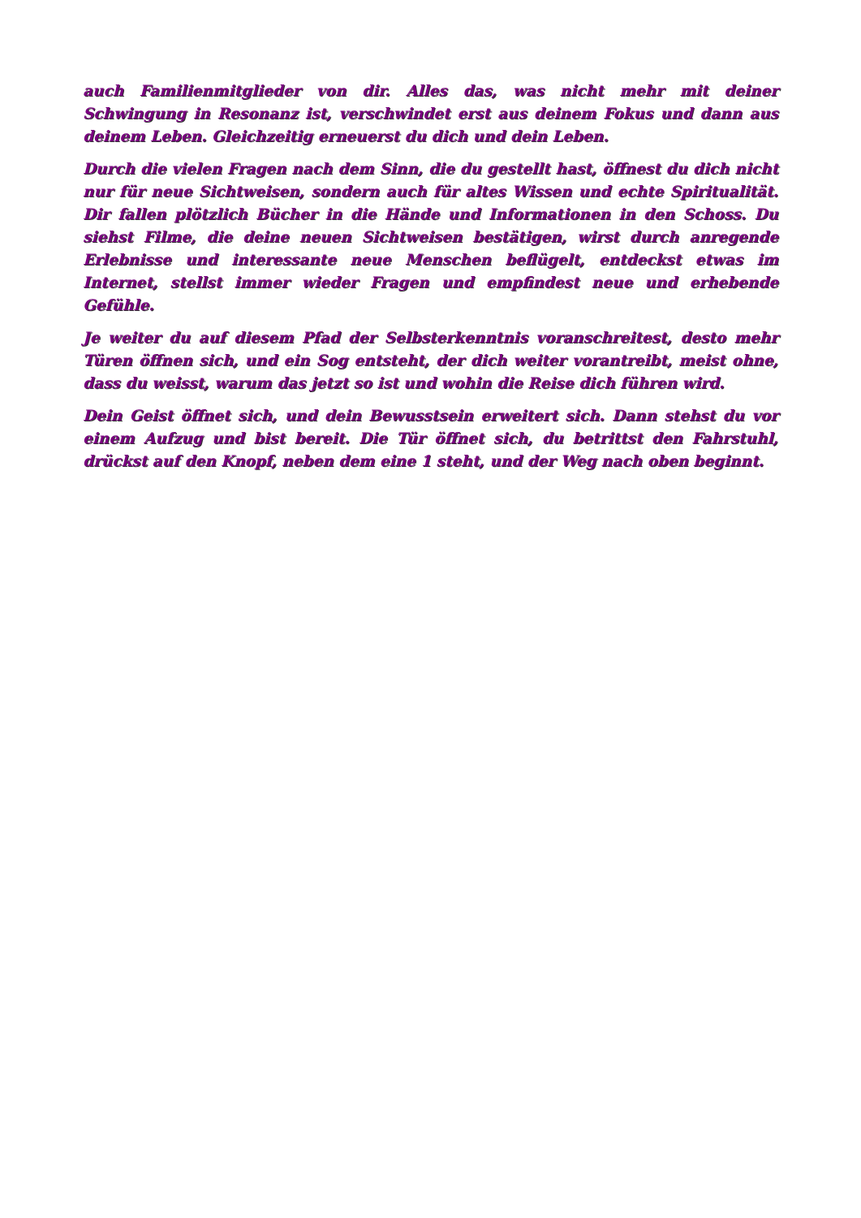auch Familienmitglieder von dir. Alles das, was nicht mehr mit deiner Schwingung in Resonanz ist, verschwindet erst aus deinem Fokus und dann aus deinem Leben. Gleichzeitig erneuerst du dich und dein Leben.
Durch die vielen Fragen nach dem Sinn, die du gestellt hast, öffnest du dich nicht nur für neue Sichtweisen, sondern auch für altes Wissen und echte Spiritualität. Dir fallen plötzlich Bücher in die Hände und Informationen in den Schoss. Du siehst Filme, die deine neuen Sichtweisen bestätigen, wirst durch anregende Erlebnisse und interessante neue Menschen beflügelt, entdeckst etwas im Internet, stellst immer wieder Fragen und empfindest neue und erhebende Gefühle.
Je weiter du auf diesem Pfad der Selbsterkenntnis voranschreitest, desto mehr Türen öffnen sich, und ein Sog entsteht, der dich weiter vorantreibt, meist ohne, dass du weisst, warum das jetzt so ist und wohin die Reise dich führen wird.
Dein Geist öffnet sich, und dein Bewusstsein erweitert sich. Dann stehst du vor einem Aufzug und bist bereit. Die Tür öffnet sich, du betrittst den Fahrstuhl, drückst auf den Knopf, neben dem eine 1 steht, und der Weg nach oben beginnt.